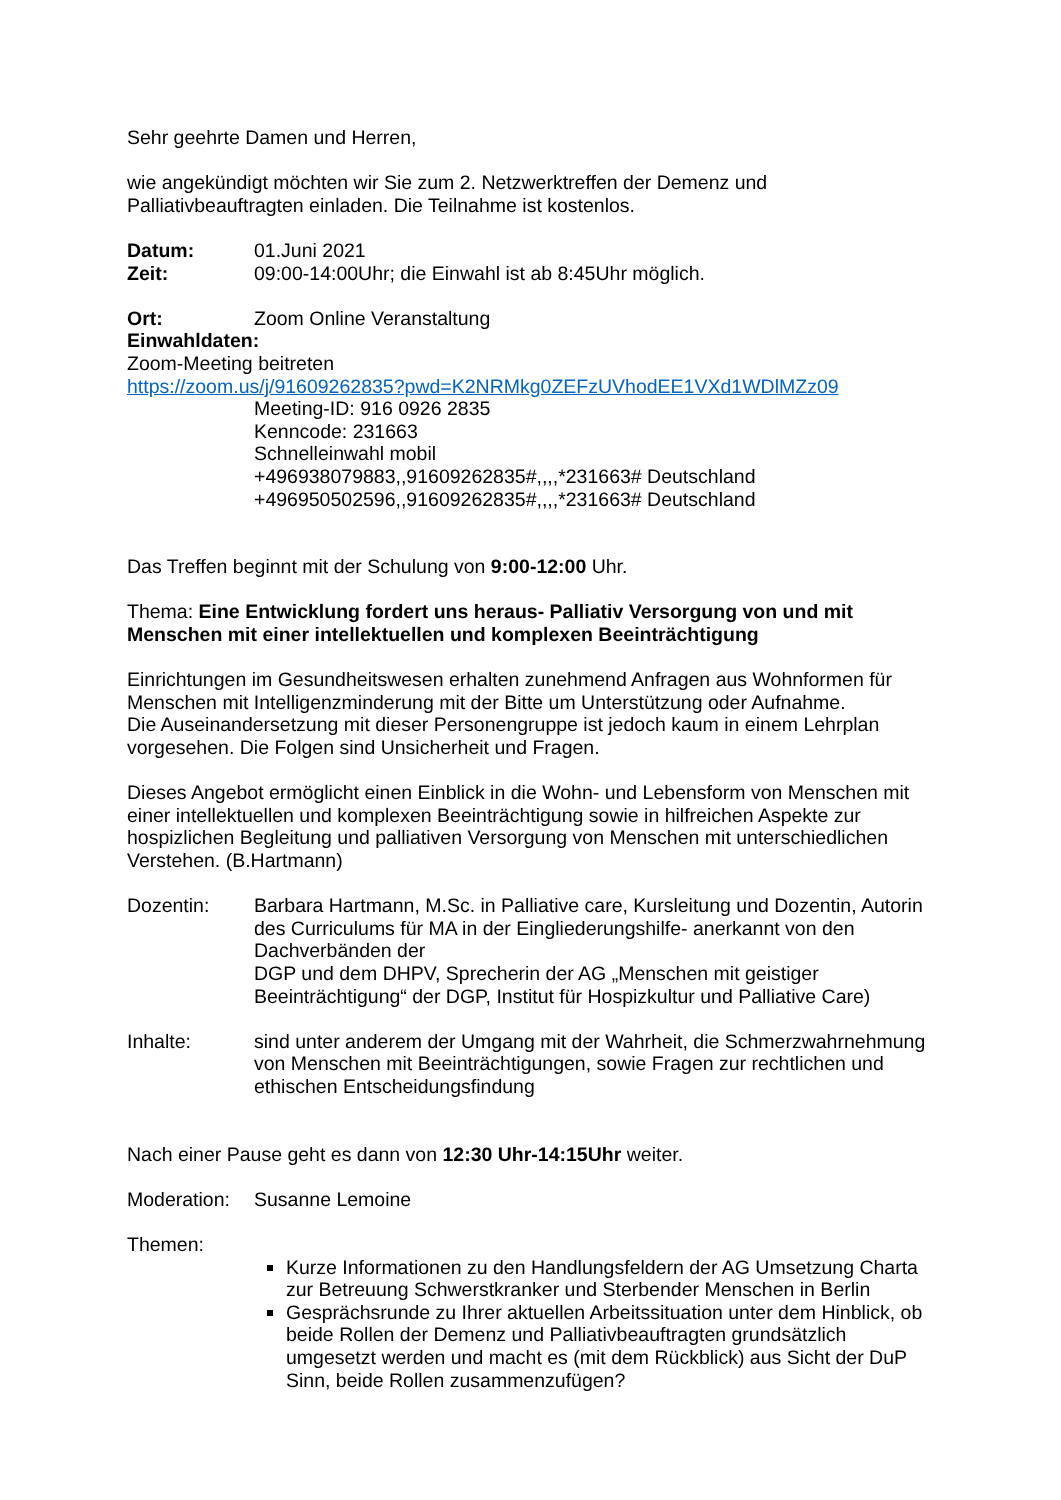Sehr geehrte Damen und Herren,
wie angekündigt möchten wir Sie zum 2. Netzwerktreffen der Demenz und
Palliativbeauftragten einladen. Die Teilnahme ist kostenlos.
Datum: 01.Juni 2021
Zeit: 09:00-14:00Uhr; die Einwahl ist ab 8:45Uhr möglich.
Ort: Zoom Online Veranstaltung
Einwahldaten:
Zoom-Meeting beitreten
https://zoom.us/j/91609262835?pwd=K2NRMkg0ZEFzUVhodEE1VXd1WDlMZz09
Meeting-ID: 916 0926 2835
Kenncode: 231663
Schnelleinwahl mobil
+496938079883,,91609262835#,,,,*231663# Deutschland
+496950502596,,91609262835#,,,,*231663# Deutschland
Das Treffen beginnt mit der Schulung von 9:00-12:00 Uhr.
Thema: Eine Entwicklung fordert uns heraus- Palliativ Versorgung von und mit Menschen mit einer intellektuellen und komplexen Beeinträchtigung
Einrichtungen im Gesundheitswesen erhalten zunehmend Anfragen aus Wohnformen für Menschen mit Intelligenzminderung mit der Bitte um Unterstützung oder Aufnahme.
Die Auseinandersetzung mit dieser Personengruppe ist jedoch kaum in einem Lehrplan vorgesehen. Die Folgen sind Unsicherheit und Fragen.
Dieses Angebot ermöglicht einen Einblick in die Wohn- und Lebensform von Menschen mit einer intellektuellen und komplexen Beeinträchtigung sowie in hilfreichen Aspekte zur hospizlichen Begleitung und palliativen Versorgung von Menschen mit unterschiedlichen Verstehen. (B.Hartmann)
Dozentin: Barbara Hartmann, M.Sc. in Palliative care, Kursleitung und Dozentin, Autorin des Curriculums für MA in der Eingliederungshilfe- anerkannt von den Dachverbänden der
DGP und dem DHPV, Sprecherin der AG „Menschen mit geistiger Beeinträchtigung“ der DGP, Institut für Hospizkultur und Palliative Care)
Inhalte: sind unter anderem der Umgang mit der Wahrheit, die Schmerzwahrnehmung von Menschen mit Beeinträchtigungen, sowie Fragen zur rechtlichen und ethischen Entscheidungsfindung
Nach einer Pause geht es dann von 12:30 Uhr-14:15Uhr weiter.
Moderation:
Susanne Lemoine
Themen:
Kurze Informationen zu den Handlungsfeldern der AG Umsetzung Charta zur Betreuung Schwerstkranker und Sterbender Menschen in Berlin
Gesprächsrunde zu Ihrer aktuellen Arbeitssituation unter dem Hinblick, ob beide Rollen der Demenz und Palliativbeauftragten grundsätzlich umgesetzt werden und macht es (mit dem Rückblick) aus Sicht der DuP Sinn, beide Rollen zusammenzufügen?